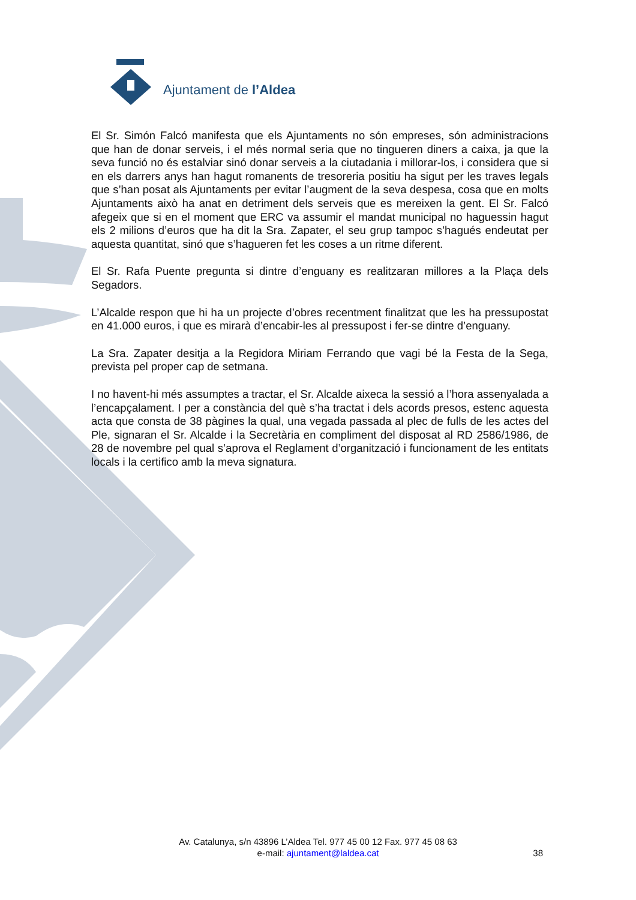Ajuntament de l’Aldea
El Sr. Simón Falcó manifesta que els Ajuntaments no són empreses, són administracions que han de donar serveis, i el més normal seria que no tingueren diners a caixa, ja que la seva funció no és estalviar sinó donar serveis a la ciutadania i millorar-los, i considera que si en els darrers anys han hagut romanents de tresoreria positiu ha sigut per les traves legals que s’han posat als Ajuntaments per evitar l’augment de la seva despesa, cosa que en molts Ajuntaments això ha anat en detriment dels serveis que es mereixen la gent. El Sr. Falcó afegeix que si en el moment que ERC va assumir el mandat municipal no haguessin hagut els 2 milions d’euros que ha dit la Sra. Zapater, el seu grup tampoc s’hagués endeutat per aquesta quantitat, sinó que s’hagueren fet les coses a un ritme diferent.
El Sr. Rafa Puente pregunta si dintre d’enguany es realitzaran millores a la Plaça dels Segadors.
L’Alcalde respon que hi ha un projecte d’obres recentment finalitzat que les ha pressupostat en 41.000 euros, i que es mirarà d’encabir-les al pressupost i fer-se dintre d’enguany.
La Sra. Zapater desitja a la Regidora Miriam Ferrando que vagi bé la Festa de la Sega, prevista pel proper cap de setmana.
I no havent-hi més assumptes a tractar, el Sr. Alcalde aixeca la sessió a l’hora assenyalada a l’encapçalament. I per a constància del què s’ha tractat i dels acords presos, estenc aquesta acta que consta de 38 pàgines la qual, una vegada passada al plec de fulls de les actes del Ple, signaran el Sr. Alcalde i la Secretària en compliment del disposat al RD 2586/1986, de 28 de novembre pel qual s’aprova el Reglament d’organització i funcionament de les entitats locals i la certifico amb la meva signatura.
Av. Catalunya, s/n 43896 L’Aldea Tel. 977 45 00 12 Fax. 977 45 08 63
e-mail: ajuntament@laldea.cat
38